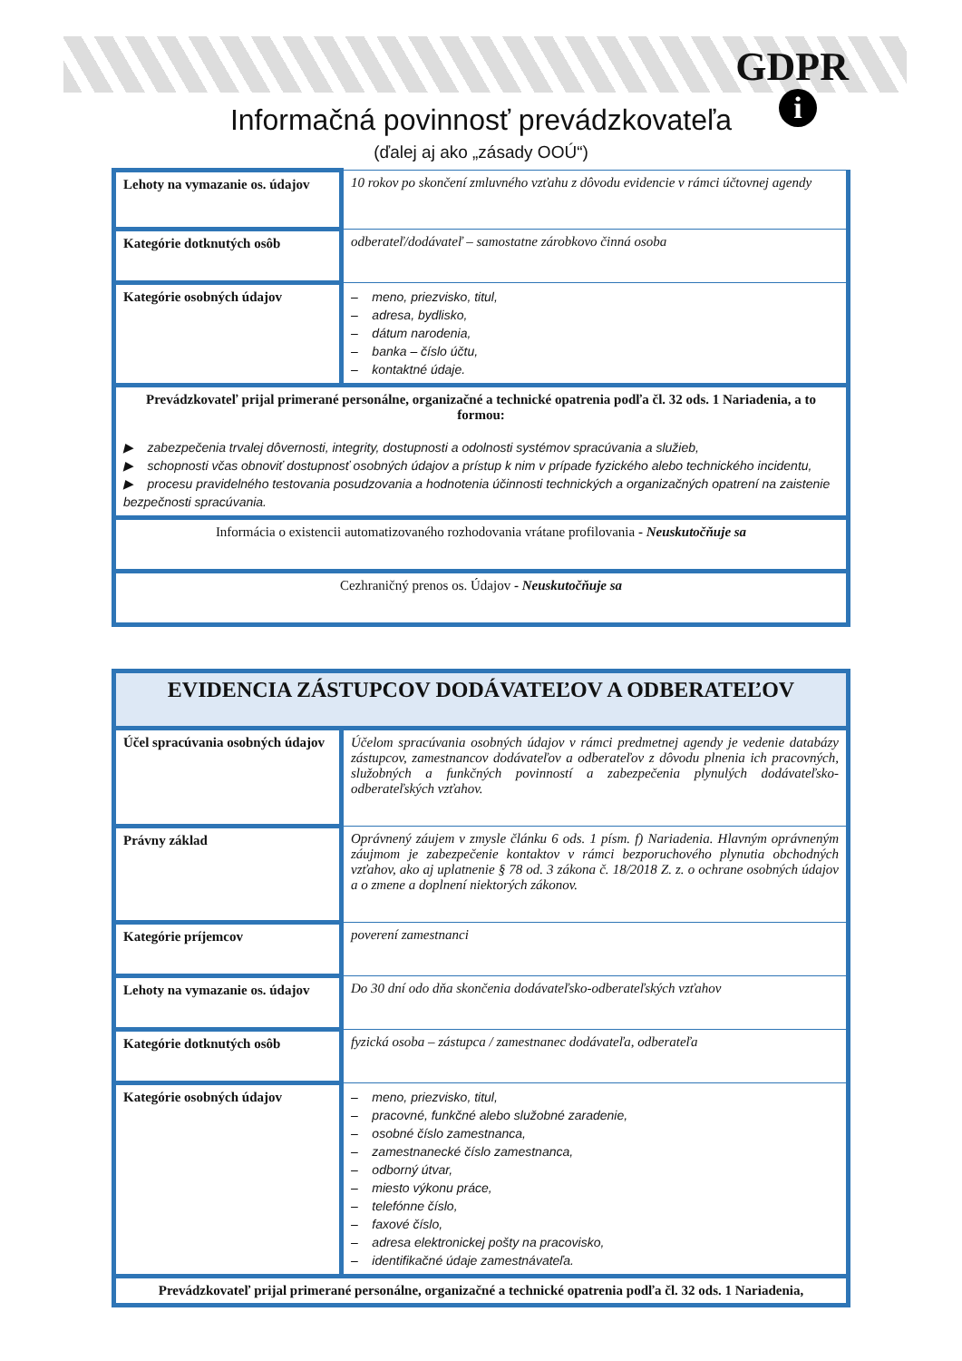GDPR
i
Informačná povinnosť prevádzkovateľa
(ďalej aj ako „zásady OOÚ“)
| Lehoty na vymazanie os. údajov | 10 rokov po skončení zmluvného vzťahu z dôvodu evidencie v rámci účtovnej agendy |
| Kategórie dotknutých osôb | odberateľ/dodávateľ – samostatne zárobkovo činná osoba |
| Kategórie osobných údajov | – meno, priezvisko, titul, – adresa, bydlisko, – dátum narodenia, – banka – číslo účtu, – kontaktné údaje. |
| Prevádzkovateľ prijal primerané personálne, organizačné a technické opatrenia podľa čl. 32 ods. 1 Nariadenia, a to formou: ▶ zabezpečenia trvalej dôvernosti, integrity, dostupnosti a odolnosti systémov spracúvania a služieb, ▶ schopnosti včas obnoviť dostupnosť osobných údajov a prístup k nim v prípade fyzického alebo technického incidentu, ▶ procesu pravidelného testovania posudzovania a hodnotenia účinnosti technických a organizačných opatrení na zaistenie bezpečnosti spracúvania. | |
| Informácia o existencii automatizovaného rozhodovania vrátane profilovania - Neuskutočňuje sa | |
| Cezhraničný prenos os. Údajov - Neuskutočňuje sa | |
| EVIDENCIA ZÁSTUPCOV DODÁVATEĽOV A ODBERATEĽOV | |
| Účel spracúvania osobných údajov | Účelom spracúvania osobných údajov v rámci predmetnej agendy je vedenie databázy zástupcov, zamestnancov dodávateľov a odberateľov z dôvodu plnenia ich pracovných, služobných a funkčných povinností a zabezpečenia plynulých dodávateľsko-odberateľských vzťahov. |
| Právny základ | Oprávnený záujem v zmysle článku 6 ods. 1 písm. f) Nariadenia. Hlavným oprávneným záujmom je zabezpečenie kontaktov v rámci bezporuchového plynutia obchodných vzťahov, ako aj uplatnenie § 78 od. 3 zákona č. 18/2018 Z. z. o ochrane osobných údajov a o zmene a doplnení niektorých zákonov. |
| Kategórie príjemcov | poverení zamestnanci |
| Lehoty na vymazanie os. údajov | Do 30 dní odo dňa skončenia dodávateľsko-odberateľských vzťahov |
| Kategórie dotknutých osôb | fyzická osoba – zástupca / zamestnanec dodávateľa, odberateľa |
| Kategórie osobných údajov | – meno, priezvisko, titul, – pracovné, funkčné alebo služobné zaradenie, – osobné číslo zamestnanca, – zamestnanecké číslo zamestnanca, – odborný útvar, – miesto výkonu práce, – telefónne číslo, – faxové číslo, – adresa elektronickej pošty na pracovisko, – identifikačné údaje zamestnávateľa. |
| Prevádzkovateľ prijal primerané personálne, organizačné a technické opatrenia podľa čl. 32 ods. 1 Nariadenia, | |